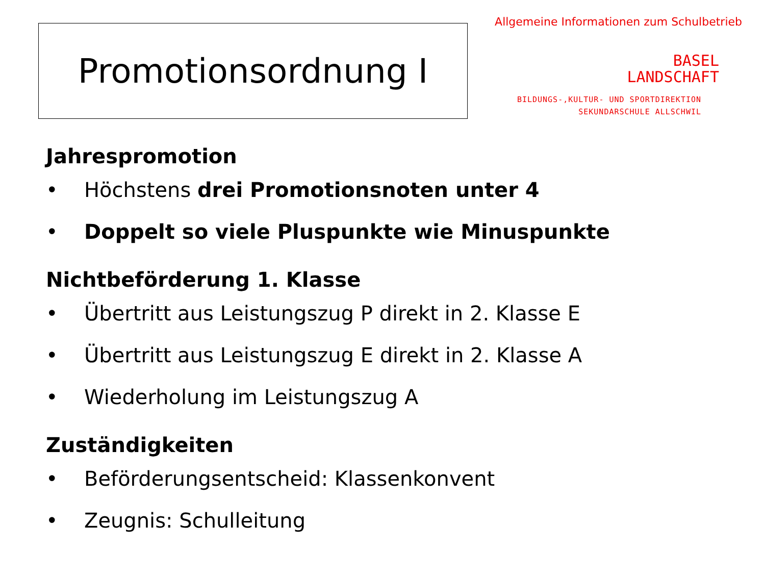Promotionsordnung I
Allgemeine Informationen zum Schulbetrieb
BASEL
LANDSCHAFT
BILDUNGS-,KULTUR- UND SPORTDIREKTION
SEKUNDARSCHULE ALLSCHWIL
Jahrespromotion
• Höchstens drei Promotionsnoten unter 4
• Doppelt so viele Pluspunkte wie Minuspunkte
Nichtbeförderung 1. Klasse
• Übertritt aus Leistungszug P direkt in 2. Klasse E
• Übertritt aus Leistungszug E direkt in 2. Klasse A
• Wiederholung im Leistungszug A
Zuständigkeiten
• Beförderungsentscheid: Klassenkonvent
• Zeugnis: Schulleitung